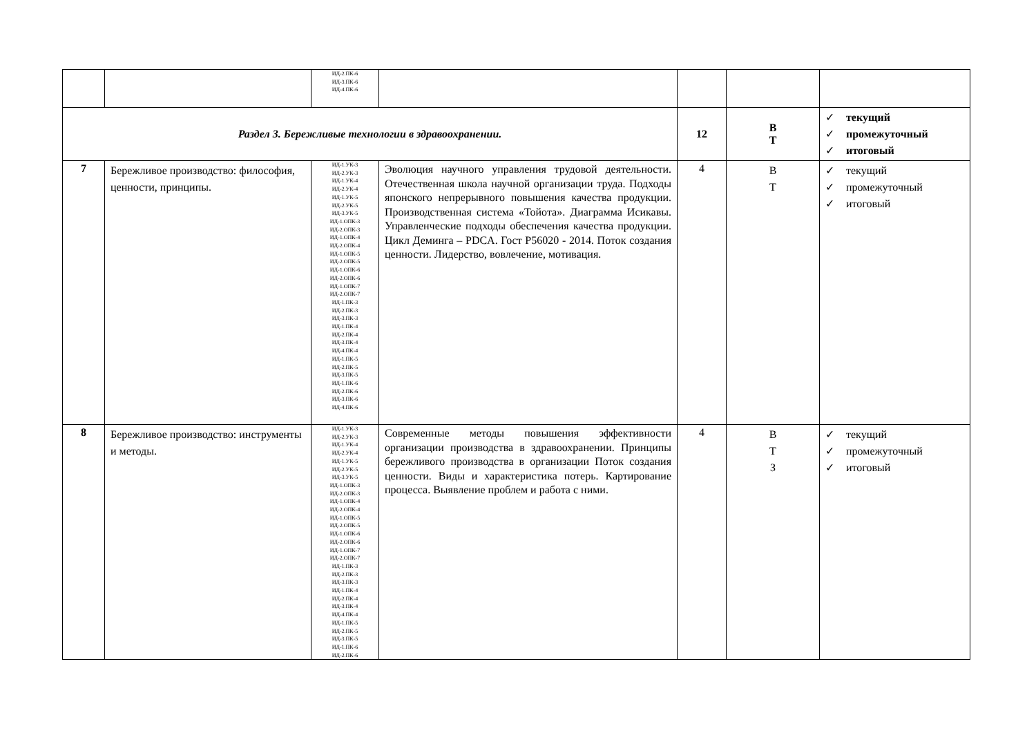| | | ИД-2.ПК-6 ИД-3.ПК-6 ИД-4.ПК-6 | | | | |
| Раздел 3. Бережливые технологии в здравоохранении. | | | | 12 | В Т | ✓ текущий ✓ промежуточный ✓ итоговый |
| 7 | Бережливое производство: философия, ценности, принципы. | ИД-1.УК-3 ИД-2.УК-3 ИД-1.УК-4 ИД-2.УК-4 ИД-1.УК-5 ИД-2.УК-5 ИД-3.УК-5 ИД-1.ОПК-3 ИД-2.ОПК-3 ИД-1.ОПК-4 ИД-2.ОПК-4 ИД-1.ОПК-5 ИД-2.ОПК-5 ИД-1.ОПК-6 ИД-2.ОПК-6 ИД-1.ОПК-7 ИД-2.ОПК-7 ИД-1.ПК-3 ИД-2.ПК-3 ИД-3.ПК-3 ИД-1.ПК-4 ИД-2.ПК-4 ИД-3.ПК-4 ИД-4.ПК-4 ИД-1.ПК-5 ИД-2.ПК-5 ИД-3.ПК-5 ИД-1.ПК-6 ИД-2.ПК-6 ИД-3.ПК-6 ИД-4.ПК-6 | Эволюция научного управления трудовой деятельности. Отечественная школа научной организации труда. Подходы японского непрерывного повышения качества продукции. Производственная система «Тойота». Диаграмма Исикавы. Управленческие подходы обеспечения качества продукции. Цикл Деминга – PDCA. Гост Р56020 - 2014. Поток создания ценности. Лидерство, вовлечение, мотивация. | 4 | В Т | ✓ текущий ✓ промежуточный ✓ итоговый |
| 8 | Бережливое производство: инструменты и методы. | ИД-1.УК-3 ИД-2.УК-3 ИД-1.УК-4 ИД-2.УК-4 ИД-1.УК-5 ИД-2.УК-5 ИД-3.УК-5 ИД-1.ОПК-3 ИД-2.ОПК-3 ИД-1.ОПК-4 ИД-2.ОПК-4 ИД-1.ОПК-5 ИД-2.ОПК-5 ИД-1.ОПК-6 ИД-2.ОПК-6 ИД-1.ОПК-7 ИД-2.ОПК-7 ИД-1.ПК-3 ИД-2.ПК-3 ИД-3.ПК-3 ИД-1.ПК-4 ИД-2.ПК-4 ИД-3.ПК-4 ИД-4.ПК-4 ИД-1.ПК-5 ИД-2.ПК-5 ИД-3.ПК-5 ИД-1.ПК-6 ИД-2.ПК-6 | Современные методы повышения эффективности организации производства в здравоохранении. Принципы бережливого производства в организации Поток создания ценности. Виды и характеристика потерь. Картирование процесса. Выявление проблем и работа с ними. | 4 | В Т З | ✓ текущий ✓ промежуточный ✓ итоговый |